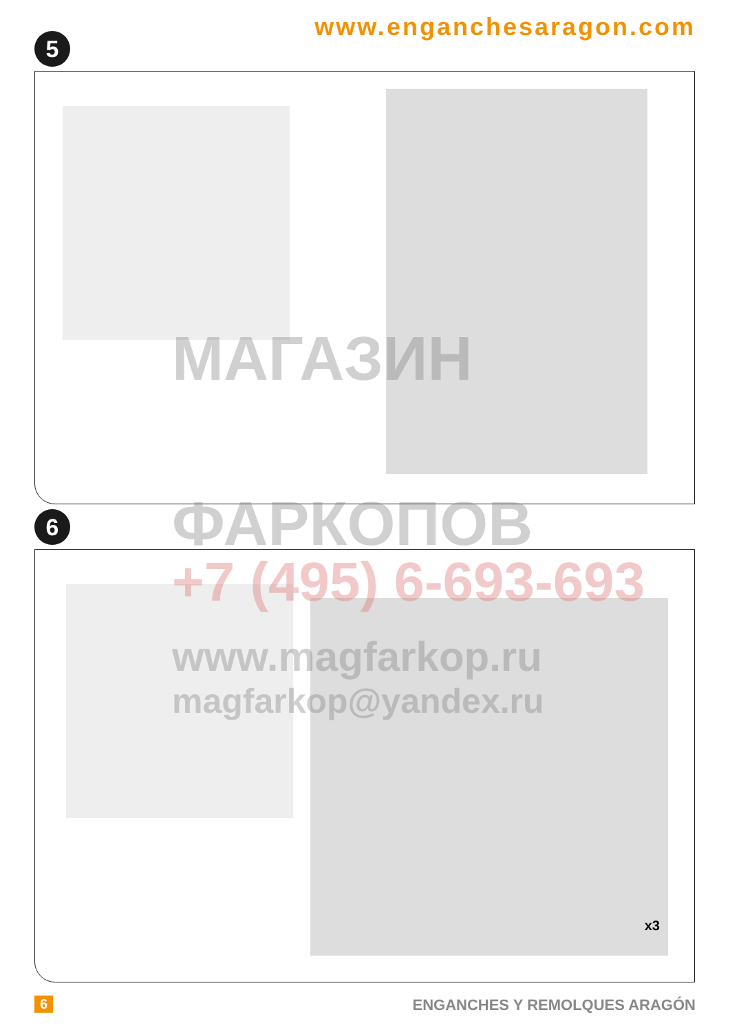www.enganchesaragon.com
5
6
x3
МАГАЗИН
ФАРКОПОВ
+7 (495) 6-693-693
www.magfarkop.ru
magfarkop@yandex.ru
6 ENGANCHES Y REMOLQUES ARAGÓN